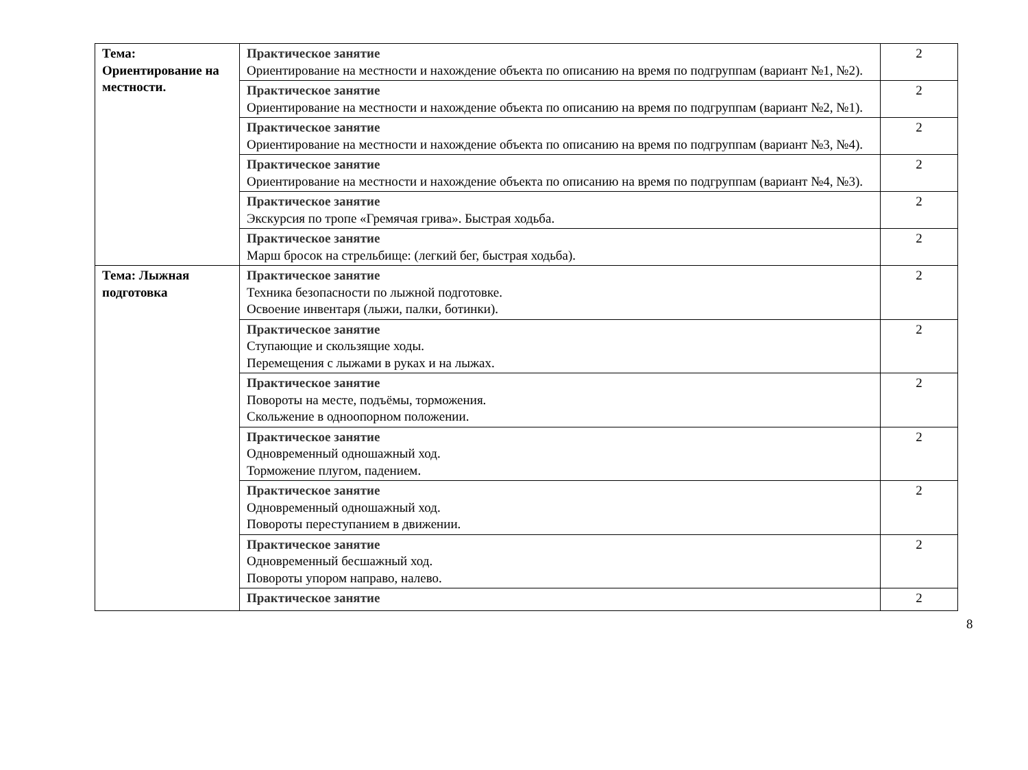| Тема: Ориентирование на местности. | Практическое занятие Ориентирование на местности и нахождение объекта по описанию на время по подгруппам (вариант №1, №2). | 2 |
| | Практическое занятие Ориентирование на местности и нахождение объекта по описанию на время по подгруппам (вариант №2, №1). | 2 |
| | Практическое занятие Ориентирование на местности и нахождение объекта по описанию на время по подгруппам (вариант №3, №4). | 2 |
| | Практическое занятие Ориентирование на местности и нахождение объекта по описанию на время по подгруппам (вариант №4, №3). | 2 |
| | Практическое занятие Экскурсия по тропе «Гремячая грива». Быстрая ходьба. | 2 |
| | Практическое занятие Марш бросок на стрельбище: (легкий бег, быстрая ходьба). | 2 |
| Тема: Лыжная подготовка | Практическое занятие Техника безопасности по лыжной подготовке. Освоение инвентаря (лыжи, палки, ботинки). | 2 |
| | Практическое занятие Ступающие и скользящие ходы. Перемещения с лыжами в руках и на лыжах. | 2 |
| | Практическое занятие Повороты на месте, подъёмы, торможения. Скольжение в одноопорном положении. | 2 |
| | Практическое занятие Одновременный одношажный ход. Торможение плугом, падением. | 2 |
| | Практическое занятие Одновременный одношажный ход. Повороты переступанием в движении. | 2 |
| | Практическое занятие Одновременный бесшажный ход. Повороты упором направо, налево. | 2 |
| | Практическое занятие | 2 |
8